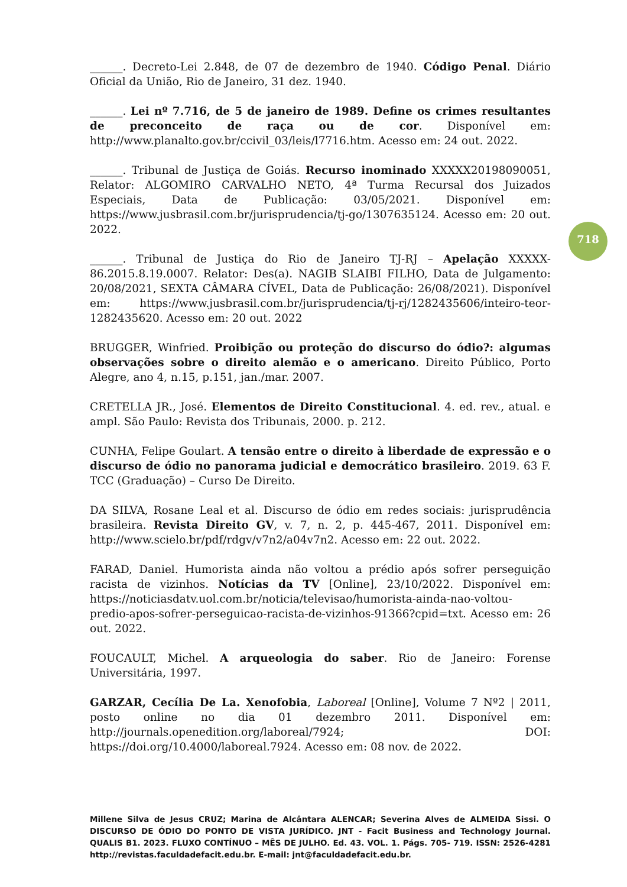______. Decreto-Lei 2.848, de 07 de dezembro de 1940. Código Penal. Diário Oficial da União, Rio de Janeiro, 31 dez. 1940.
______. Lei nº 7.716, de 5 de janeiro de 1989. Define os crimes resultantes de preconceito de raça ou de cor. Disponível em: http://www.planalto.gov.br/ccivil_03/leis/l7716.htm. Acesso em: 24 out. 2022.
______. Tribunal de Justiça de Goiás. Recurso inominado XXXXX20198090051, Relator: ALGOMIRO CARVALHO NETO, 4ª Turma Recursal dos Juizados Especiais, Data de Publicação: 03/05/2021. Disponível em: https://www.jusbrasil.com.br/jurisprudencia/tj-go/1307635124. Acesso em: 20 out. 2022.
______. Tribunal de Justiça do Rio de Janeiro TJ-RJ – Apelação XXXXX-86.2015.8.19.0007. Relator: Des(a). NAGIB SLAIBI FILHO, Data de Julgamento: 20/08/2021, SEXTA CÂMARA CÍVEL, Data de Publicação: 26/08/2021). Disponível em: https://www.jusbrasil.com.br/jurisprudencia/tj-rj/1282435606/inteiro-teor-1282435620. Acesso em: 20 out. 2022
BRUGGER, Winfried. Proibição ou proteção do discurso do ódio?: algumas observações sobre o direito alemão e o americano. Direito Público, Porto Alegre, ano 4, n.15, p.151, jan./mar. 2007.
CRETELLA JR., José. Elementos de Direito Constitucional. 4. ed. rev., atual. e ampl. São Paulo: Revista dos Tribunais, 2000. p. 212.
CUNHA, Felipe Goulart. A tensão entre o direito à liberdade de expressão e o discurso de ódio no panorama judicial e democrático brasileiro. 2019. 63 F. TCC (Graduação) – Curso De Direito.
DA SILVA, Rosane Leal et al. Discurso de ódio em redes sociais: jurisprudência brasileira. Revista Direito GV, v. 7, n. 2, p. 445-467, 2011. Disponível em: http://www.scielo.br/pdf/rdgv/v7n2/a04v7n2. Acesso em: 22 out. 2022.
FARAD, Daniel. Humorista ainda não voltou a prédio após sofrer perseguição racista de vizinhos. Notícias da TV [Online], 23/10/2022. Disponível em: https://noticiasdatv.uol.com.br/noticia/televisao/humorista-ainda-nao-voltou-predio-apos-sofrer-perseguicao-racista-de-vizinhos-91366?cpid=txt. Acesso em: 26 out. 2022.
FOUCAULT, Michel. A arqueologia do saber. Rio de Janeiro: Forense Universitária, 1997.
GARZAR, Cecília De La. Xenofobia, Laboreal [Online], Volume 7 Nº2 | 2011, posto online no dia 01 dezembro 2011. Disponível em: http://journals.openedition.org/laboreal/7924; DOI: https://doi.org/10.4000/laboreal.7924. Acesso em: 08 nov. de 2022.
718
Millene Silva de Jesus CRUZ; Marina de Alcântara ALENCAR; Severina Alves de ALMEIDA Sissi. O DISCURSO DE ÓDIO DO PONTO DE VISTA JURÍDICO. JNT - Facit Business and Technology Journal. QUALIS B1. 2023. FLUXO CONTÍNUO – MÊS DE JULHO. Ed. 43. VOL. 1. Págs. 705- 719. ISSN: 2526-4281 http://revistas.faculdadefacit.edu.br. E-mail: jnt@faculdadefacit.edu.br.